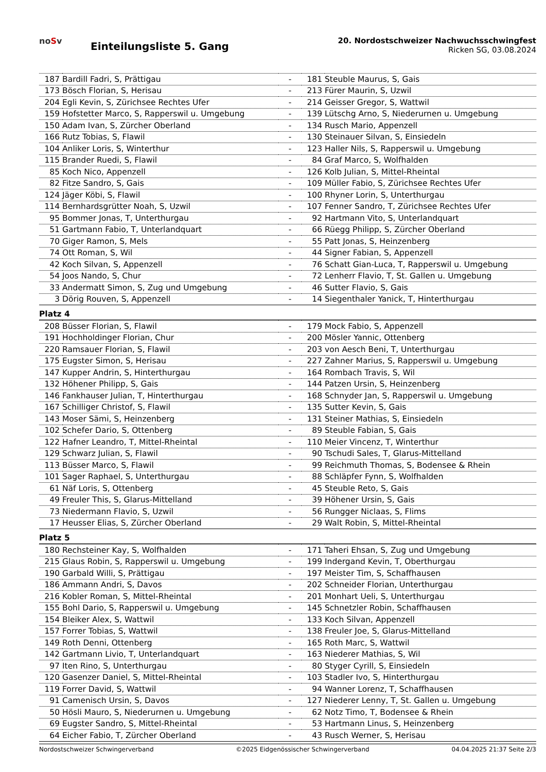noSv
Einteilungsliste 5. Gang
20. Nordostschweizer Nachwuchsschwingfest
Ricken SG, 03.08.2024
| 187 | Bardill Fadri, S, Prättigau | - | 181 | Steuble Maurus, S, Gais |
| 173 | Bösch Florian, S, Herisau | - | 213 | Fürer Maurin, S, Uzwil |
| 204 | Egli Kevin, S, Zürichsee Rechtes Ufer | - | 214 | Geisser Gregor, S, Wattwil |
| 159 | Hofstetter Marco, S, Rapperswil u. Umgebung | - | 139 | Lütschg Arno, S, Niederurnen u. Umgebung |
| 150 | Adam Ivan, S, Zürcher Oberland | - | 134 | Rusch Mario, Appenzell |
| 166 | Rutz Tobias, S, Flawil | - | 130 | Steinauer Silvan, S, Einsiedeln |
| 104 | Anliker Loris, S, Winterthur | - | 123 | Haller Nils, S, Rapperswil u. Umgebung |
| 115 | Brander Ruedi, S, Flawil | - | 84 | Graf Marco, S, Wolfhalden |
| 85 | Koch Nico, Appenzell | - | 126 | Kolb Julian, S, Mittel-Rheintal |
| 82 | Fitze Sandro, S, Gais | - | 109 | Müller Fabio, S, Zürichsee Rechtes Ufer |
| 124 | Jäger Köbi, S, Flawil | - | 100 | Rhyner Lorin, S, Unterthurgau |
| 114 | Bernhardsgrütter Noah, S, Uzwil | - | 107 | Fenner Sandro, T, Zürichsee Rechtes Ufer |
| 95 | Bommer Jonas, T, Unterthurgau | - | 92 | Hartmann Vito, S, Unterlandquart |
| 51 | Gartmann Fabio, T, Unterlandquart | - | 66 | Rüegg Philipp, S, Zürcher Oberland |
| 70 | Giger Ramon, S, Mels | - | 55 | Patt Jonas, S, Heinzenberg |
| 74 | Ott Roman, S, Wil | - | 44 | Signer Fabian, S, Appenzell |
| 42 | Koch Silvan, S, Appenzell | - | 76 | Schatt Gian-Luca, T, Rapperswil u. Umgebung |
| 54 | Joos Nando, S, Chur | - | 72 | Lenherr Flavio, T, St. Gallen u. Umgebung |
| 33 | Andermatt Simon, S, Zug und Umgebung | - | 46 | Sutter Flavio, S, Gais |
| 3 | Dörig Rouven, S, Appenzell | - | 14 | Siegenthaler Yanick, T, Hinterthurgau |
Platz 4
| 208 | Büsser Florian, S, Flawil | - | 179 | Mock Fabio, S, Appenzell |
| 191 | Hochholdinger Florian, Chur | - | 200 | Mösler Yannic, Ottenberg |
| 220 | Ramsauer Florian, S, Flawil | - | 203 | von Aesch Beni, T, Unterthurgau |
| 175 | Eugster Simon, S, Herisau | - | 227 | Zahner Marius, S, Rapperswil u. Umgebung |
| 147 | Kupper Andrin, S, Hinterthurgau | - | 164 | Rombach Travis, S, Wil |
| 132 | Höhener Philipp, S, Gais | - | 144 | Patzen Ursin, S, Heinzenberg |
| 146 | Fankhauser Julian, T, Hinterthurgau | - | 168 | Schnyder Jan, S, Rapperswil u. Umgebung |
| 167 | Schilliger Christof, S, Flawil | - | 135 | Sutter Kevin, S, Gais |
| 143 | Moser Sämi, S, Heinzenberg | - | 131 | Steiner Mathias, S, Einsiedeln |
| 102 | Schefer Dario, S, Ottenberg | - | 89 | Steuble Fabian, S, Gais |
| 122 | Hafner Leandro, T, Mittel-Rheintal | - | 110 | Meier Vincenz, T, Winterthur |
| 129 | Schwarz Julian, S, Flawil | - | 90 | Tschudi Sales, T, Glarus-Mittelland |
| 113 | Büsser Marco, S, Flawil | - | 99 | Reichmuth Thomas, S, Bodensee & Rhein |
| 101 | Sager Raphael, S, Unterthurgau | - | 88 | Schläpfer Fynn, S, Wolfhalden |
| 61 | Näf Loris, S, Ottenberg | - | 45 | Steuble Reto, S, Gais |
| 49 | Freuler This, S, Glarus-Mittelland | - | 39 | Höhener Ursin, S, Gais |
| 73 | Niedermann Flavio, S, Uzwil | - | 56 | Rungger Niclaas, S, Flims |
| 17 | Heusser Elias, S, Zürcher Oberland | - | 29 | Walt Robin, S, Mittel-Rheintal |
Platz 5
| 180 | Rechsteiner Kay, S, Wolfhalden | - | 171 | Taheri Ehsan, S, Zug und Umgebung |
| 215 | Glaus Robin, S, Rapperswil u. Umgebung | - | 199 | Indergand Kevin, T, Oberthurgau |
| 190 | Garbald Willi, S, Prättigau | - | 197 | Meister Tim, S, Schaffhausen |
| 186 | Ammann Andri, S, Davos | - | 202 | Schneider Florian, Unterthurgau |
| 216 | Kobler Roman, S, Mittel-Rheintal | - | 201 | Monhart Ueli, S, Unterthurgau |
| 155 | Bohl Dario, S, Rapperswil u. Umgebung | - | 145 | Schnetzler Robin, Schaffhausen |
| 154 | Bleiker Alex, S, Wattwil | - | 133 | Koch Silvan, Appenzell |
| 157 | Forrer Tobias, S, Wattwil | - | 138 | Freuler Joe, S, Glarus-Mittelland |
| 149 | Roth Denni, Ottenberg | - | 165 | Roth Marc, S, Wattwil |
| 142 | Gartmann Livio, T, Unterlandquart | - | 163 | Niederer Mathias, S, Wil |
| 97 | Iten Rino, S, Unterthurgau | - | 80 | Styger Cyrill, S, Einsiedeln |
| 120 | Gasenzer Daniel, S, Mittel-Rheintal | - | 103 | Stadler Ivo, S, Hinterthurgau |
| 119 | Forrer David, S, Wattwil | - | 94 | Wanner Lorenz, T, Schaffhausen |
| 91 | Camenisch Ursin, S, Davos | - | 127 | Niederer Lenny, T, St. Gallen u. Umgebung |
| 50 | Hösli Mauro, S, Niederurnen u. Umgebung | - | 62 | Notz Timo, T, Bodensee & Rhein |
| 69 | Eugster Sandro, S, Mittel-Rheintal | - | 53 | Hartmann Linus, S, Heinzenberg |
| 64 | Eicher Fabio, T, Zürcher Oberland | - | 43 | Rusch Werner, S, Herisau |
Nordostschweizer Schwingerverband ©2025 Eidgenössischer Schwingerverband 04.04.2025 21:37 Seite 2/3